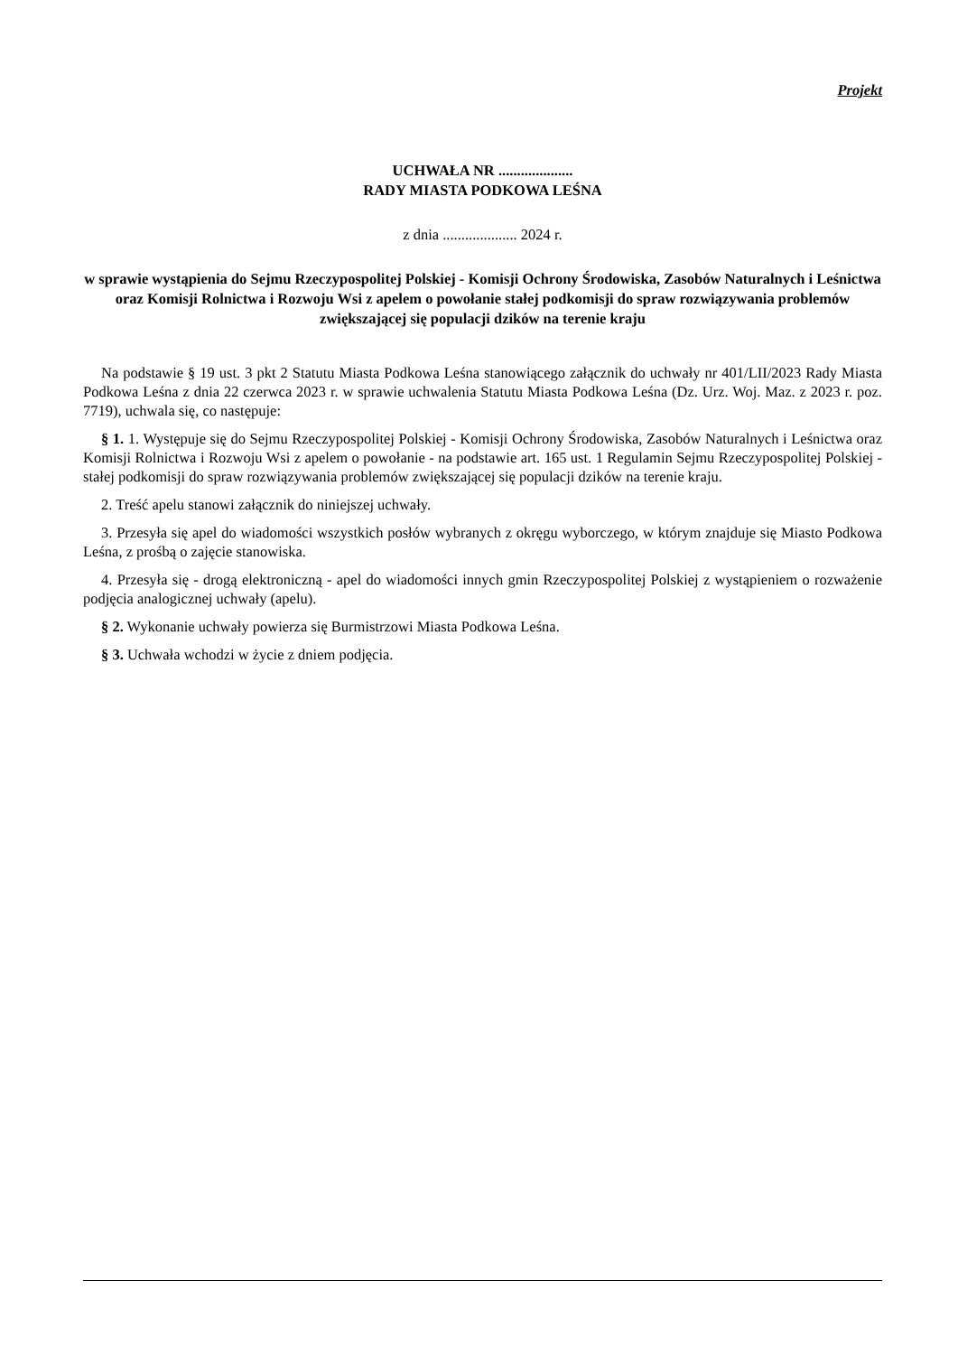Projekt
UCHWAŁA NR ....................
RADY MIASTA PODKOWA LEŚNA
z dnia .................... 2024 r.
w sprawie wystąpienia do Sejmu Rzeczypospolitej Polskiej - Komisji Ochrony Środowiska, Zasobów Naturalnych i Leśnictwa oraz Komisji Rolnictwa i Rozwoju Wsi z apelem o powołanie stałej podkomisji do spraw rozwiązywania problemów zwiększającej się populacji dzików na terenie kraju
Na podstawie § 19 ust. 3 pkt 2 Statutu Miasta Podkowa Leśna stanowiącego załącznik do uchwały nr 401/LII/2023 Rady Miasta Podkowa Leśna z dnia 22 czerwca 2023 r. w sprawie uchwalenia Statutu Miasta Podkowa Leśna (Dz. Urz. Woj. Maz. z 2023 r. poz. 7719), uchwala się, co następuje:
§ 1. 1. Występuje się do Sejmu Rzeczypospolitej Polskiej - Komisji Ochrony Środowiska, Zasobów Naturalnych i Leśnictwa oraz Komisji Rolnictwa i Rozwoju Wsi z apelem o powołanie - na podstawie art. 165 ust. 1 Regulamin Sejmu Rzeczypospolitej Polskiej - stałej podkomisji do spraw rozwiązywania problemów zwiększającej się populacji dzików na terenie kraju.
2. Treść apelu stanowi załącznik do niniejszej uchwały.
3. Przesyła się apel do wiadomości wszystkich posłów wybranych z okręgu wyborczego, w którym znajduje się Miasto Podkowa Leśna, z prośbą o zajęcie stanowiska.
4. Przesyła się - drogą elektroniczną - apel do wiadomości innych gmin Rzeczypospolitej Polskiej z wystąpieniem o rozważenie podjęcia analogicznej uchwały (apelu).
§ 2. Wykonanie uchwały powierza się Burmistrzowi Miasta Podkowa Leśna.
§ 3. Uchwała wchodzi w życie z dniem podjęcia.